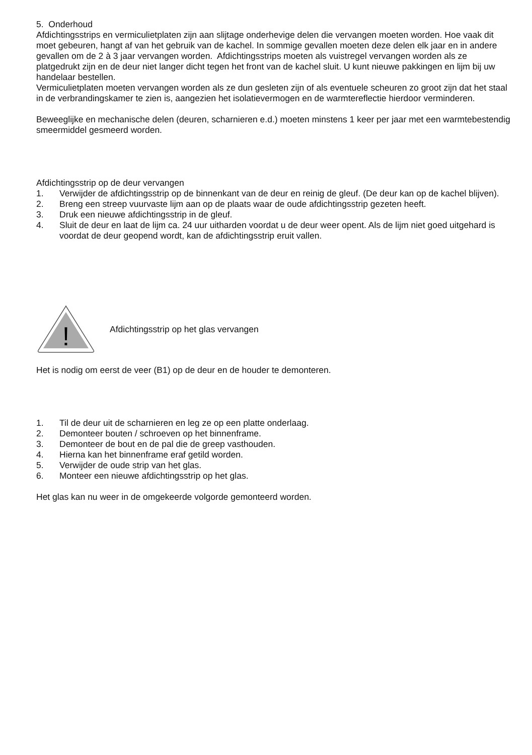5. Onderhoud
Afdichtingsstrips en vermiculietplaten zijn aan slijtage onderhevige delen die vervangen moeten worden. Hoe vaak dit moet gebeuren, hangt af van het gebruik van de kachel. In sommige gevallen moeten deze delen elk jaar en in andere gevallen om de 2 à 3 jaar vervangen worden. Afdichtingsstrips moeten als vuistregel vervangen worden als ze platgedrukt zijn en de deur niet langer dicht tegen het front van de kachel sluit. U kunt nieuwe pakkingen en lijm bij uw handelaar bestellen.
Vermiculietplaten moeten vervangen worden als ze dun gesleten zijn of als eventuele scheuren zo groot zijn dat het staal in de verbrandingskamer te zien is, aangezien het isolatievermogen en de warmtereflectie hierdoor verminderen.
Beweeglijke en mechanische delen (deuren, scharnieren e.d.) moeten minstens 1 keer per jaar met een warmtebestendig smeermiddel gesmeerd worden.
Afdichtingsstrip op de deur vervangen
1. Verwijder de afdichtingsstrip op de binnenkant van de deur en reinig de gleuf. (De deur kan op de kachel blijven).
2. Breng een streep vuurvaste lijm aan op de plaats waar de oude afdichtingsstrip gezeten heeft.
3. Druk een nieuwe afdichtingsstrip in de gleuf.
4. Sluit de deur en laat de lijm ca. 24 uur uitharden voordat u de deur weer opent. Als de lijm niet goed uitgehard is voordat de deur geopend wordt, kan de afdichtingsstrip eruit vallen.
!
Afdichtingsstrip op het glas vervangen
Het is nodig om eerst de veer (B1) op de deur en de houder te demonteren.
1. Til de deur uit de scharnieren en leg ze op een platte onderlaag.
2. Demonteer bouten / schroeven op het binnenframe.
3. Demonteer de bout en de pal die de greep vasthouden.
4. Hierna kan het binnenframe eraf getild worden.
5. Verwijder de oude strip van het glas.
6. Monteer een nieuwe afdichtingsstrip op het glas.
Het glas kan nu weer in de omgekeerde volgorde gemonteerd worden.